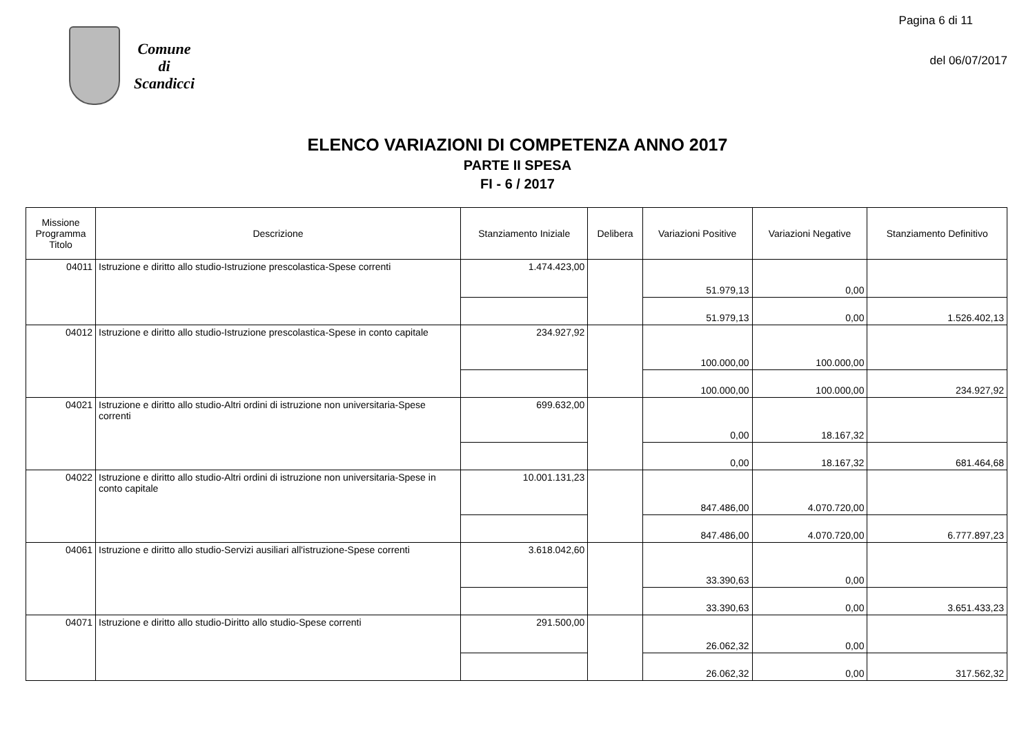Comune
di
Scandicci
Pagina 6 di 11
del 06/07/2017
ELENCO VARIAZIONI DI COMPETENZA ANNO 2017
PARTE II SPESA
FI - 6 / 2017
| Missione Programma Titolo | Descrizione | Stanziamento Iniziale | Delibera | Variazioni Positive | Variazioni Negative | Stanziamento Definitivo |
| --- | --- | --- | --- | --- | --- | --- |
| 04011 | Istruzione e diritto allo studio-Istruzione prescolastica-Spese correnti | 1.474.423,00 | | 51.979,13 | 0,00 | |
| | | | | 51.979,13 | 0,00 | 1.526.402,13 |
| 04012 | Istruzione e diritto allo studio-Istruzione prescolastica-Spese in conto capitale | 234.927,92 | | 100.000,00 | 100.000,00 | |
| | | | | 100.000,00 | 100.000,00 | 234.927,92 |
| 04021 | Istruzione e diritto allo studio-Altri ordini di istruzione non universitaria-Spese correnti | 699.632,00 | | 0,00 | 18.167,32 | |
| | | | | 0,00 | 18.167,32 | 681.464,68 |
| 04022 | Istruzione e diritto allo studio-Altri ordini di istruzione non universitaria-Spese in conto capitale | 10.001.131,23 | | 847.486,00 | 4.070.720,00 | |
| | | | | 847.486,00 | 4.070.720,00 | 6.777.897,23 |
| 04061 | Istruzione e diritto allo studio-Servizi ausiliari all'istruzione-Spese correnti | 3.618.042,60 | | 33.390,63 | 0,00 | |
| | | | | 33.390,63 | 0,00 | 3.651.433,23 |
| 04071 | Istruzione e diritto allo studio-Diritto allo studio-Spese correnti | 291.500,00 | | 26.062,32 | 0,00 | |
| | | | | 26.062,32 | 0,00 | 317.562,32 |